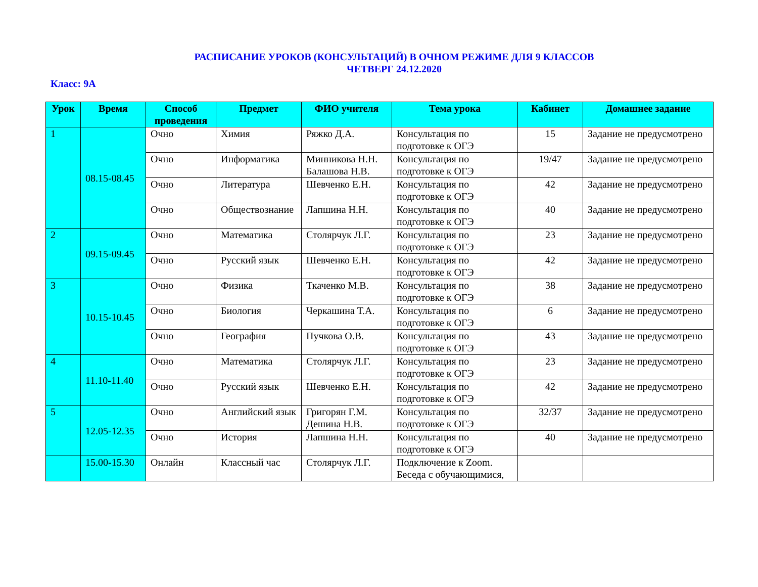РАСПИСАНИЕ УРОКОВ (КОНСУЛЬТАЦИЙ) В ОЧНОМ РЕЖИМЕ ДЛЯ 9 КЛАССОВ
ЧЕТВЕРГ 24.12.2020
Класс: 9А
| Урок | Время | Способ проведения | Предмет | ФИО учителя | Тема урока | Кабинет | Домашнее задание |
| --- | --- | --- | --- | --- | --- | --- | --- |
| 1 | 08.15-08.45 | Очно | Химия | Ряжко Д.А. | Консультация по подготовке к ОГЭ | 15 | Задание не предусмотрено |
| | | Очно | Информатика | Минникова Н.Н. Балашова Н.В. | Консультация по подготовке к ОГЭ | 19/47 | Задание не предусмотрено |
| | | Очно | Литература | Шевченко Е.Н. | Консультация по подготовке к ОГЭ | 42 | Задание не предусмотрено |
| | | Очно | Обществознание | Лапшина Н.Н. | Консультация по подготовке к ОГЭ | 40 | Задание не предусмотрено |
| 2 | 09.15-09.45 | Очно | Математика | Столярчук Л.Г. | Консультация по подготовке к ОГЭ | 23 | Задание не предусмотрено |
| | | Очно | Русский язык | Шевченко Е.Н. | Консультация по подготовке к ОГЭ | 42 | Задание не предусмотрено |
| 3 | 10.15-10.45 | Очно | Физика | Ткаченко М.В. | Консультация по подготовке к ОГЭ | 38 | Задание не предусмотрено |
| | | Очно | Биология | Черкашина Т.А. | Консультация по подготовке к ОГЭ | 6 | Задание не предусмотрено |
| | | Очно | География | Пучкова О.В. | Консультация по подготовке к ОГЭ | 43 | Задание не предусмотрено |
| 4 | 11.10-11.40 | Очно | Математика | Столярчук Л.Г. | Консультация по подготовке к ОГЭ | 23 | Задание не предусмотрено |
| | | Очно | Русский язык | Шевченко Е.Н. | Консультация по подготовке к ОГЭ | 42 | Задание не предусмотрено |
| 5 | 12.05-12.35 | Очно | Английский язык | Григорян Г.М. Дешина Н.В. | Консультация по подготовке к ОГЭ | 32/37 | Задание не предусмотрено |
| | | Очно | История | Лапшина Н.Н. | Консультация по подготовке к ОГЭ | 40 | Задание не предусмотрено |
| | 15.00-15.30 | Онлайн | Классный час | Столярчук Л.Г. | Подключение к Zoom. Беседа с обучающимися, | | |